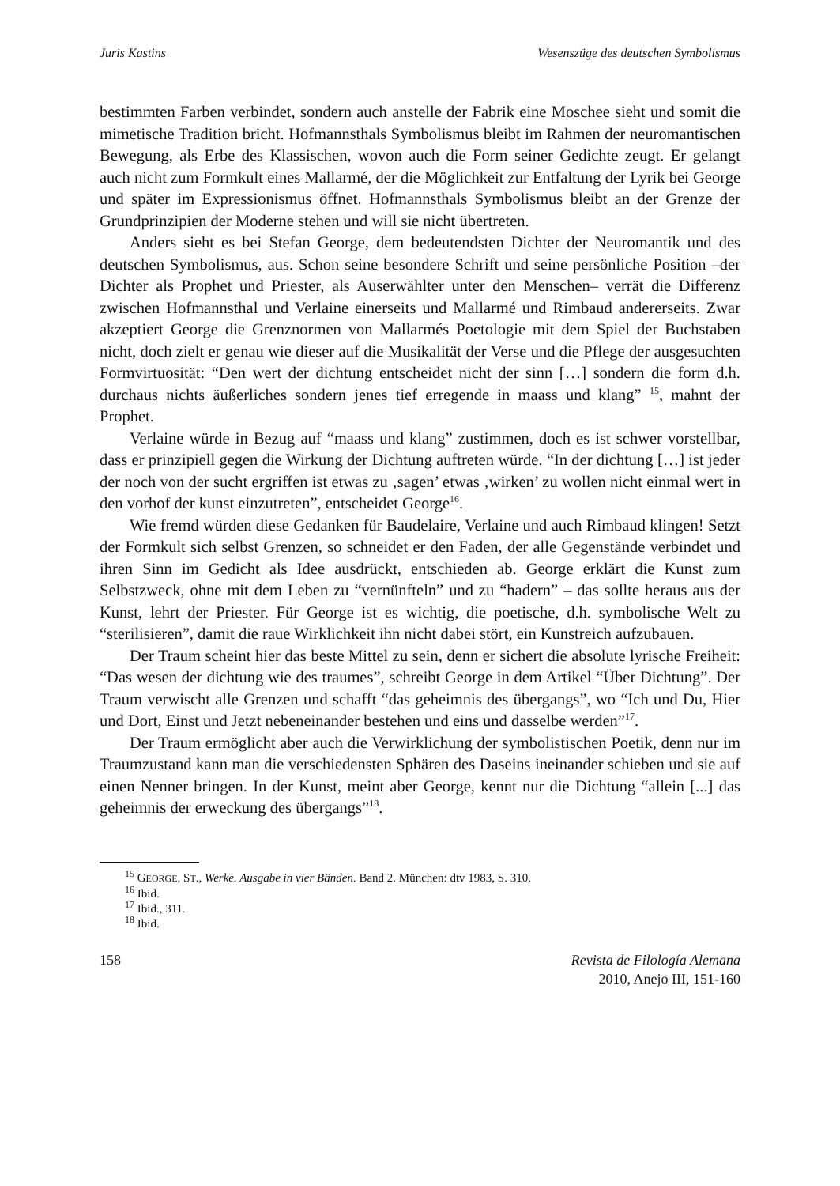Juris Kastins Wesenszüge des deutschen Symbolismus
bestimmten Farben verbindet, sondern auch anstelle der Fabrik eine Moschee sieht und somit die mimetische Tradition bricht. Hofmannsthals Symbolismus bleibt im Rahmen der neuromantischen Bewegung, als Erbe des Klassischen, wovon auch die Form seiner Gedichte zeugt. Er gelangt auch nicht zum Formkult eines Mallarmé, der die Möglichkeit zur Entfaltung der Lyrik bei George und später im Expressionismus öffnet. Hofmannsthals Symbolismus bleibt an der Grenze der Grundprinzipien der Moderne stehen und will sie nicht übertreten.
Anders sieht es bei Stefan George, dem bedeutendsten Dichter der Neuromantik und des deutschen Symbolismus, aus. Schon seine besondere Schrift und seine persönliche Position –der Dichter als Prophet und Priester, als Auserwählter unter den Menschen– verrät die Differenz zwischen Hofmannsthal und Verlaine einerseits und Mallarmé und Rimbaud andererseits. Zwar akzeptiert George die Grenznormen von Mallarmés Poetologie mit dem Spiel der Buchstaben nicht, doch zielt er genau wie dieser auf die Musikalität der Verse und die Pflege der ausgesuchten Formvirtuosität: “Den wert der dichtung entscheidet nicht der sinn […] sondern die form d.h. durchaus nichts äußerliches sondern jenes tief erregende in maass und klang” <sup>15</sup>, mahnt der Prophet.
Verlaine würde in Bezug auf “maass und klang” zustimmen, doch es ist schwer vorstellbar, dass er prinzipiell gegen die Wirkung der Dichtung auftreten würde. “In der dichtung […] ist jeder der noch von der sucht ergriffen ist etwas zu ‚sagen’ etwas ‚wirken’ zu wollen nicht einmal wert in den vorhof der kunst einzutreten”, entscheidet George<sup>16</sup>.
Wie fremd würden diese Gedanken für Baudelaire, Verlaine und auch Rimbaud klingen! Setzt der Formkult sich selbst Grenzen, so schneidet er den Faden, der alle Gegenstände verbindet und ihren Sinn im Gedicht als Idee ausdrückt, entschieden ab. George erklärt die Kunst zum Selbstzweck, ohne mit dem Leben zu “vernünfteln” und zu “hadern” – das sollte heraus aus der Kunst, lehrt der Priester. Für George ist es wichtig, die poetische, d.h. symbolische Welt zu “sterilisieren”, damit die raue Wirklichkeit ihn nicht dabei stört, ein Kunstreich aufzubauen.
Der Traum scheint hier das beste Mittel zu sein, denn er sichert die absolute lyrische Freiheit: “Das wesen der dichtung wie des traumes”, schreibt George in dem Artikel “Über Dichtung”. Der Traum verwischt alle Grenzen und schafft “das geheimnis des übergangs”, wo “Ich und Du, Hier und Dort, Einst und Jetzt nebeneinander bestehen und eins und dasselbe werden”<sup>17</sup>.
Der Traum ermöglicht aber auch die Verwirklichung der symbolistischen Poetik, denn nur im Traumzustand kann man die verschiedensten Sphären des Daseins ineinander schieben und sie auf einen Nenner bringen. In der Kunst, meint aber George, kennt nur die Dichtung “allein [...] das geheimnis der erweckung des übergangs”<sup>18</sup>.
<sup>15</sup> GEORGE, ST., Werke. Ausgabe in vier Bänden. Band 2. München: dtv 1983, S. 310.
<sup>16</sup> Ibid.
<sup>17</sup> Ibid., 311.
<sup>18</sup> Ibid.
158 Revista de Filología Alemana
2010, Anejo III, 151-160